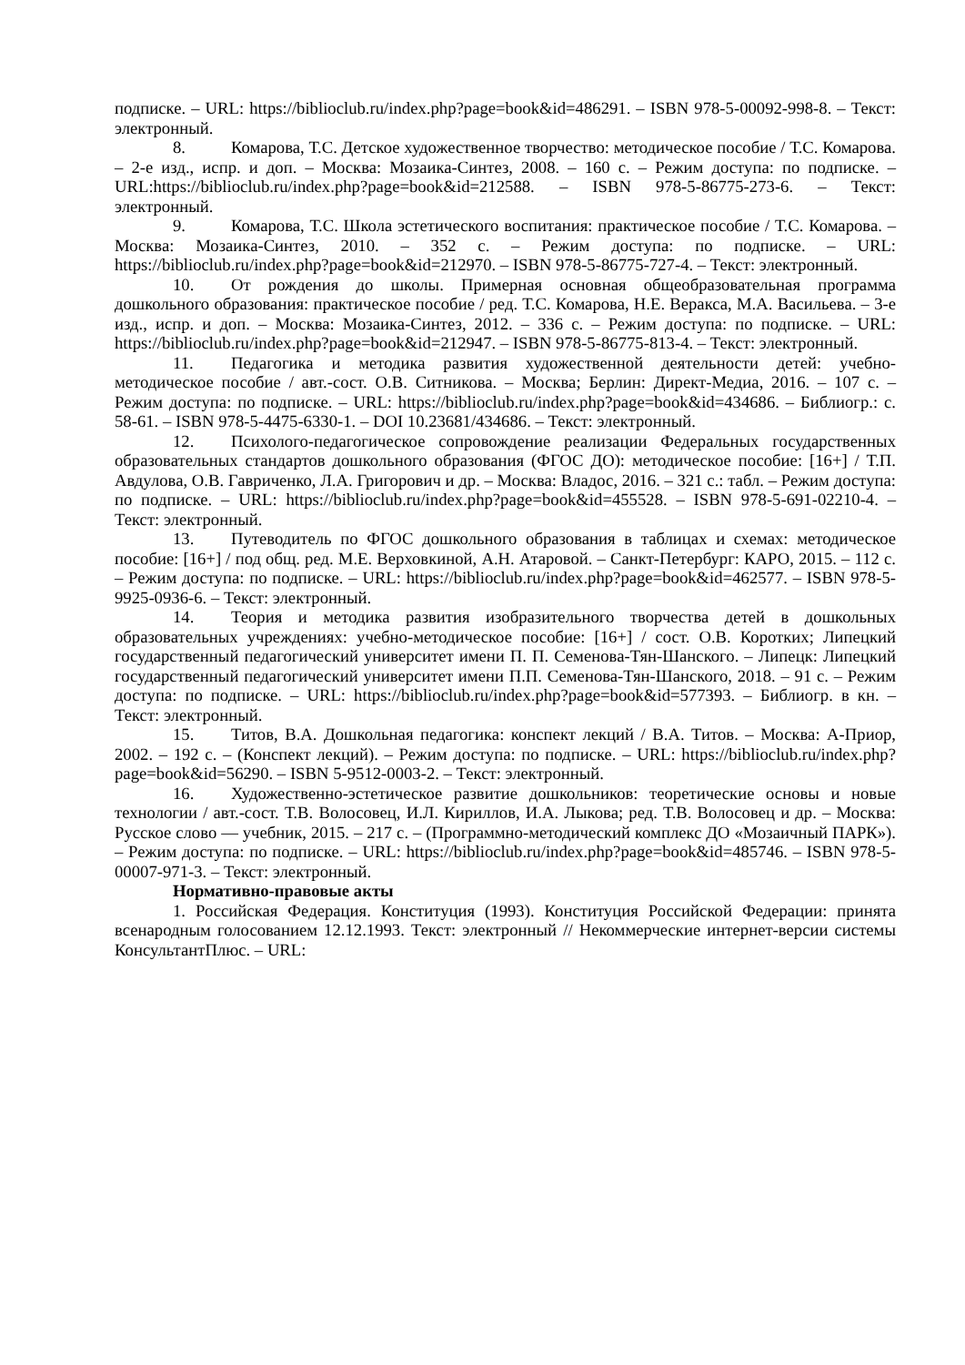подписке. – URL: https://biblioclub.ru/index.php?page=book&id=486291. – ISBN 978-5-00092-998-8. – Текст: электронный.
8. Комарова, Т.С. Детское художественное творчество: методическое пособие / Т.С. Комарова. – 2-е изд., испр. и доп. – Москва: Мозаика-Синтез, 2008. – 160 с. – Режим доступа: по подписке. – URL:https://biblioclub.ru/index.php?page=book&id=212588. – ISBN 978-5-86775-273-6. – Текст: электронный.
9. Комарова, Т.С. Школа эстетического воспитания: практическое пособие / Т.С. Комарова. – Москва: Мозаика-Синтез, 2010. – 352 с. – Режим доступа: по подписке. – URL: https://biblioclub.ru/index.php?page=book&id=212970. – ISBN 978-5-86775-727-4. – Текст: электронный.
10. От рождения до школы. Примерная основная общеобразовательная программа дошкольного образования: практическое пособие / ред. Т.С. Комарова, Н.Е. Веракса, М.А. Васильева. – 3-е изд., испр. и доп. – Москва: Мозаика-Синтез, 2012. – 336 с. – Режим доступа: по подписке. – URL: https://biblioclub.ru/index.php?page=book&id=212947. – ISBN 978-5-86775-813-4. – Текст: электронный.
11. Педагогика и методика развития художественной деятельности детей: учебно-методическое пособие / авт.-сост. О.В. Ситникова. – Москва; Берлин: Директ-Медиа, 2016. – 107 с. – Режим доступа: по подписке. – URL: https://biblioclub.ru/index.php?page=book&id=434686. – Библиогр.: с. 58-61. – ISBN 978-5-4475-6330-1. – DOI 10.23681/434686. – Текст: электронный.
12. Психолого-педагогическое сопровождение реализации Федеральных государственных образовательных стандартов дошкольного образования (ФГОС ДО): методическое пособие: [16+] / Т.П. Авдулова, О.В. Гавриченко, Л.А. Григорович и др. – Москва: Владос, 2016. – 321 с.: табл. – Режим доступа: по подписке. – URL: https://biblioclub.ru/index.php?page=book&id=455528. – ISBN 978-5-691-02210-4. – Текст: электронный.
13. Путеводитель по ФГОС дошкольного образования в таблицах и схемах: методическое пособие: [16+] / под общ. ред. М.Е. Верховкиной, А.Н. Атаровой. – Санкт-Петербург: КАРО, 2015. – 112 с. – Режим доступа: по подписке. – URL: https://biblioclub.ru/index.php?page=book&id=462577. – ISBN 978-5-9925-0936-6. – Текст: электронный.
14. Теория и методика развития изобразительного творчества детей в дошкольных образовательных учреждениях: учебно-методическое пособие: [16+] / сост. О.В. Коротких; Липецкий государственный педагогический университет имени П. П. Семенова-Тян-Шанского. – Липецк: Липецкий государственный педагогический университет имени П.П. Семенова-Тян-Шанского, 2018. – 91 с. – Режим доступа: по подписке. – URL: https://biblioclub.ru/index.php?page=book&id=577393. – Библиогр. в кн. – Текст: электронный.
15. Титов, В.А. Дошкольная педагогика: конспект лекций / В.А. Титов. – Москва: А-Приор, 2002. – 192 с. – (Конспект лекций). – Режим доступа: по подписке. – URL: https://biblioclub.ru/index.php?page=book&id=56290. – ISBN 5-9512-0003-2. – Текст: электронный.
16. Художественно-эстетическое развитие дошкольников: теоретические основы и новые технологии / авт.-сост. Т.В. Волосовец, И.Л. Кириллов, И.А. Лыкова; ред. Т.В. Волосовец и др. – Москва: Русское слово — учебник, 2015. – 217 с. – (Программно-методический комплекс ДО «Мозаичный ПАРК»). – Режим доступа: по подписке. – URL: https://biblioclub.ru/index.php?page=book&id=485746. – ISBN 978-5-00007-971-3. – Текст: электронный.
Нормативно-правовые акты
1. Российская Федерация. Конституция (1993). Конституция Российской Федерации: принята всенародным голосованием 12.12.1993. Текст: электронный // Некоммерческие интернет-версии системы КонсультантПлюс. – URL: